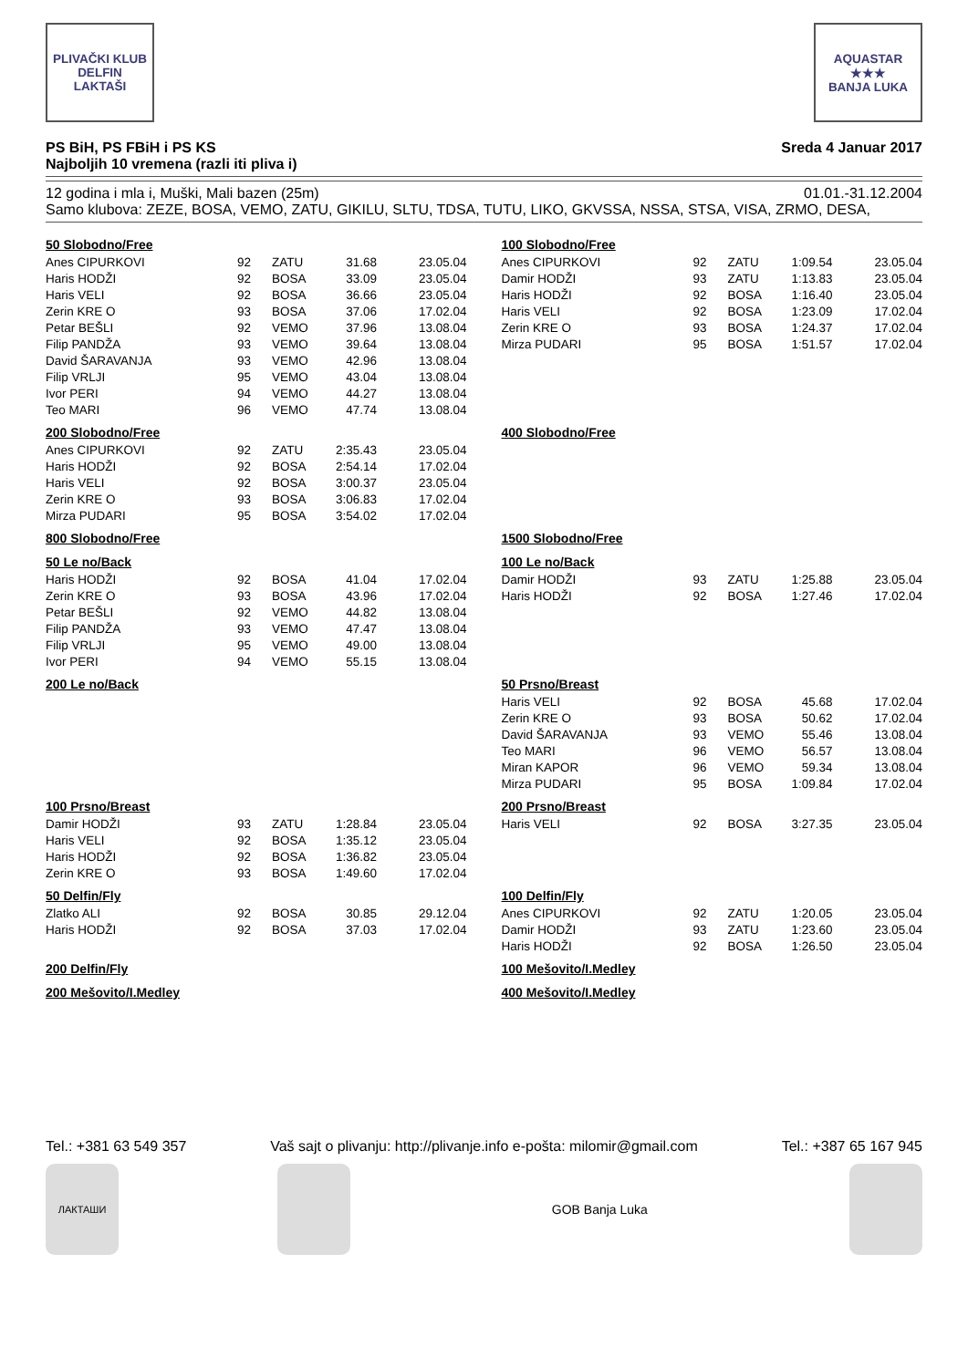PLIVAČKI KLUB
DELFIN
LAKTAŠI
AQUASTAR
★★★
BANJA LUKA
PS BiH, PS FBiH i PS KS
Najboljih 10 vremena (razli iti pliva i)
Sreda 4 Januar 2017
12 godina i mla i, Muški, Mali bazen (25m) 01.01.-31.12.2004
Samo klubova: ZEZE, BOSA, VEMO, ZATU, GIKILU, SLTU, TDSA, TUTU, LIKO, GKVSSA, NSSA, STSA, VISA, ZRMO, DESA,
50 Slobodno/Free
| Anes CIPURKOVI | 92 | ZATU | 31.68 | 23.05.04 |
| Haris HODŽI | 92 | BOSA | 33.09 | 23.05.04 |
| Haris VELI | 92 | BOSA | 36.66 | 23.05.04 |
| Zerin KRE O | 93 | BOSA | 37.06 | 17.02.04 |
| Petar BEŠLI | 92 | VEMO | 37.96 | 13.08.04 |
| Filip PANDŽA | 93 | VEMO | 39.64 | 13.08.04 |
| David ŠARAVANJA | 93 | VEMO | 42.96 | 13.08.04 |
| Filip VRLJI | 95 | VEMO | 43.04 | 13.08.04 |
| Ivor PERI | 94 | VEMO | 44.27 | 13.08.04 |
| Teo MARI | 96 | VEMO | 47.74 | 13.08.04 |
100 Slobodno/Free
| Anes CIPURKOVI | 92 | ZATU | 1:09.54 | 23.05.04 |
| Damir HODŽI | 93 | ZATU | 1:13.83 | 23.05.04 |
| Haris HODŽI | 92 | BOSA | 1:16.40 | 23.05.04 |
| Haris VELI | 92 | BOSA | 1:23.09 | 17.02.04 |
| Zerin KRE O | 93 | BOSA | 1:24.37 | 17.02.04 |
| Mirza PUDARI | 95 | BOSA | 1:51.57 | 17.02.04 |
200 Slobodno/Free
| Anes CIPURKOVI | 92 | ZATU | 2:35.43 | 23.05.04 |
| Haris HODŽI | 92 | BOSA | 2:54.14 | 17.02.04 |
| Haris VELI | 92 | BOSA | 3:00.37 | 23.05.04 |
| Zerin KRE O | 93 | BOSA | 3:06.83 | 17.02.04 |
| Mirza PUDARI | 95 | BOSA | 3:54.02 | 17.02.04 |
400 Slobodno/Free
800 Slobodno/Free
1500 Slobodno/Free
50 Le no/Back
| Haris HODŽI | 92 | BOSA | 41.04 | 17.02.04 |
| Zerin KRE O | 93 | BOSA | 43.96 | 17.02.04 |
| Petar BEŠLI | 92 | VEMO | 44.82 | 13.08.04 |
| Filip PANDŽA | 93 | VEMO | 47.47 | 13.08.04 |
| Filip VRLJI | 95 | VEMO | 49.00 | 13.08.04 |
| Ivor PERI | 94 | VEMO | 55.15 | 13.08.04 |
100 Le no/Back
| Damir HODŽI | 93 | ZATU | 1:25.88 | 23.05.04 |
| Haris HODŽI | 92 | BOSA | 1:27.46 | 17.02.04 |
200 Le no/Back
50 Prsno/Breast
| Haris VELI | 92 | BOSA | 45.68 | 17.02.04 |
| Zerin KRE O | 93 | BOSA | 50.62 | 17.02.04 |
| David ŠARAVANJA | 93 | VEMO | 55.46 | 13.08.04 |
| Teo MARI | 96 | VEMO | 56.57 | 13.08.04 |
| Miran KAPOR | 96 | VEMO | 59.34 | 13.08.04 |
| Mirza PUDARI | 95 | BOSA | 1:09.84 | 17.02.04 |
100 Prsno/Breast
| Damir HODŽI | 93 | ZATU | 1:28.84 | 23.05.04 |
| Haris VELI | 92 | BOSA | 1:35.12 | 23.05.04 |
| Haris HODŽI | 92 | BOSA | 1:36.82 | 23.05.04 |
| Zerin KRE O | 93 | BOSA | 1:49.60 | 17.02.04 |
200 Prsno/Breast
| Haris VELI | 92 | BOSA | 3:27.35 | 23.05.04 |
50 Delfin/Fly
| Zlatko ALI | 92 | BOSA | 30.85 | 29.12.04 |
| Haris HODŽI | 92 | BOSA | 37.03 | 17.02.04 |
100 Delfin/Fly
| Anes CIPURKOVI | 92 | ZATU | 1:20.05 | 23.05.04 |
| Damir HODŽI | 93 | ZATU | 1:23.60 | 23.05.04 |
| Haris HODŽI | 92 | BOSA | 1:26.50 | 23.05.04 |
200 Delfin/Fly
100 Mešovito/I.Medley
200 Mešovito/I.Medley
400 Mešovito/I.Medley
Tel.: +381 63 549 357 Vaš sajt o plivanju: http://plivanje.info e-pošta: milomir@gmail.com Tel.: +387 65 167 945
ЛАКТАШИ
GOB Banja Luka